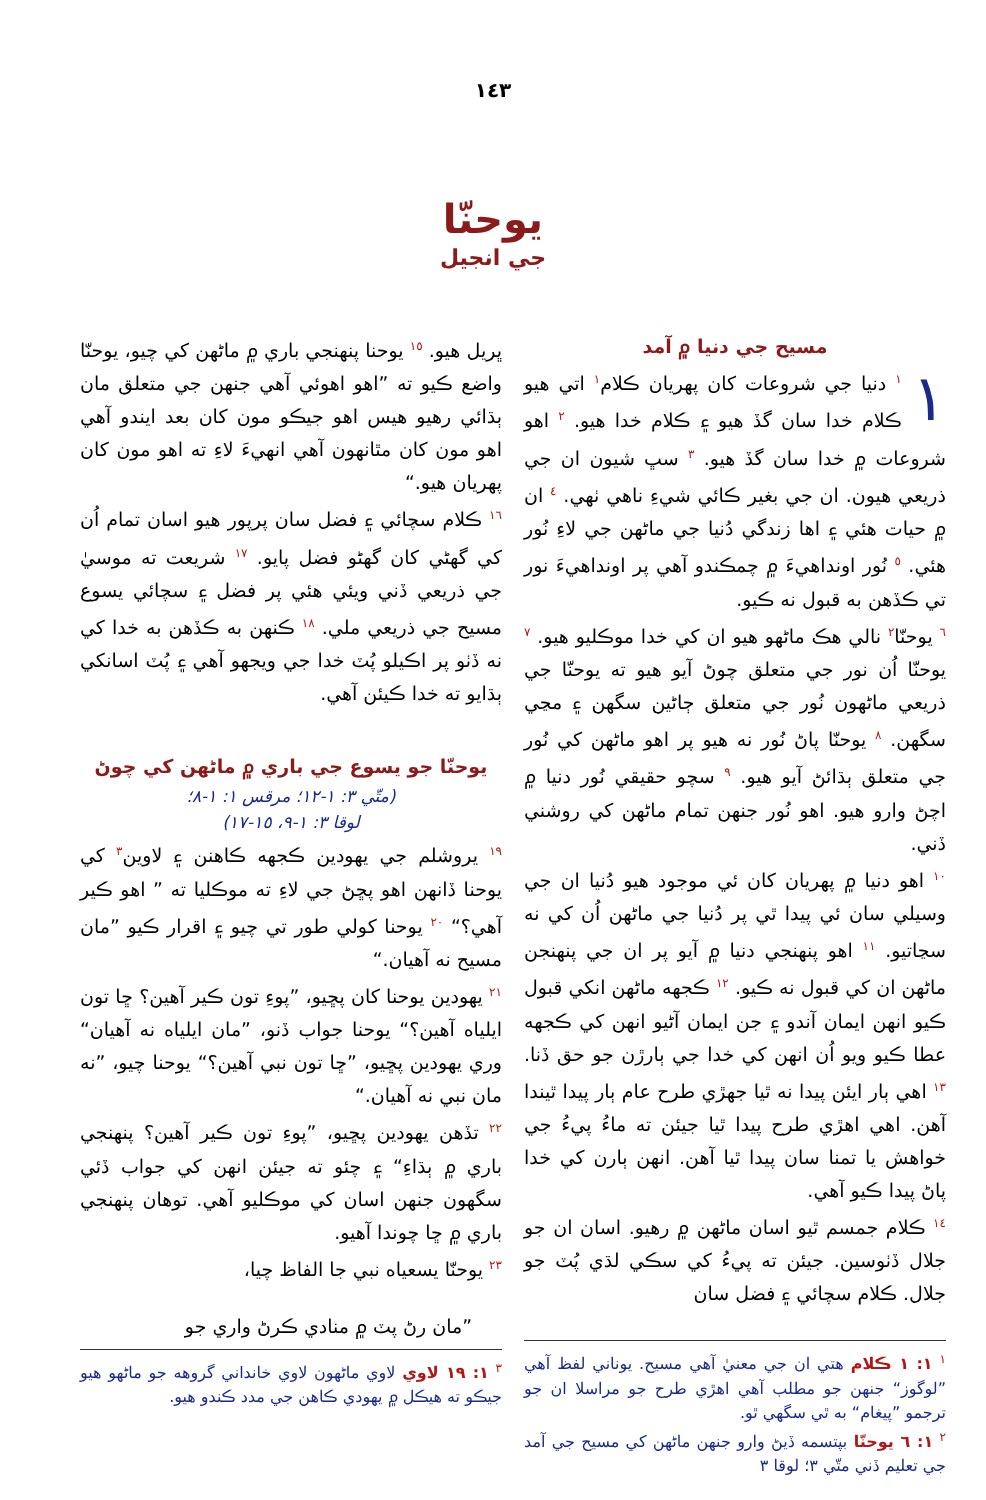١٤٣
يوحنّا
جي انجيل
مسيح جي دنيا ۾ آمد
١<sup>١</sup> دنيا جي شروعات کان پهريان ڪلام<sup>١</sup> اتي هيو ڪلام خدا سان گڏ هيو ۽ ڪلام خدا هيو. <sup>٢</sup> اهو شروعات ۾ خدا سان گڏ هيو. <sup>٣</sup> سڀ شيون ان جي ذريعي هيون. ان جي بغير ڪائي شيءِ ناهي ٺهي. <sup>٤</sup> ان ۾ حيات هئي ۽ اها زندگي دُنيا جي ماڻهن جي لاءِ نُور هئي. <sup>٥</sup> نُور اونداهيءَ ۾ چمڪندو آهي پر اونداهيءَ نور تي ڪڏهن به قبول نه ڪيو.
<sup>٦</sup> يوحنّا<sup>٢</sup> نالي هڪ ماڻهو هيو ان کي خدا موڪليو هيو. <sup>٧</sup> يوحنّا اُن نور جي متعلق چوڻ آيو هيو ته يوحنّا جي ذريعي ماڻهون نُور جي متعلق ڄاڻين سگهن ۽ مڃي سگهن. <sup>٨</sup> يوحنّا پاڻ نُور نه هيو پر اهو ماڻهن کي نُور جي متعلق ٻڌائڻ آيو هيو. <sup>٩</sup> سچو حقيقي نُور دنيا ۾ اچڻ وارو هيو. اهو نُور جنهن تمام ماڻهن کي روشني ڏني.
<sup>١٠</sup> اهو دنيا ۾ پهريان کان ئي موجود هيو دُنيا ان جي وسيلي سان ئي پيدا ٿي پر دُنيا جي ماڻهن اُن کي نه سڃاتيو. <sup>١١</sup> اهو پنهنجي دنيا ۾ آيو پر ان جي پنهنجن ماڻهن ان کي قبول نه ڪيو. <sup>١٢</sup> ڪجهه ماڻهن انکي قبول ڪيو انهن ايمان آندو ۽ جن ايمان آڻيو انهن کي ڪجهه عطا ڪيو ويو اُن انهن کي خدا جي ٻارڙن جو حق ڏنا. <sup>١٣</sup> اهي ٻار ايئن پيدا نه ٿيا جهڙي طرح عام ٻار پيدا ٿيندا آهن. اهي اهڙي طرح پيدا ٿيا جيئن ته ماءُ پيءُ جي خواهش يا تمنا سان پيدا ٿيا آهن. انهن ٻارن کي خدا پاڻ پيدا ڪيو آهي.
<sup>١٤</sup> ڪلام جمسم ٿيو اسان ماڻهن ۾ رهيو. اسان ان جو جلال ڏٺوسين. جيئن ته پيءُ کي سڪي لڌي پُٽ جو جلال. ڪلام سچائي ۽ فضل سان
<sup>١</sup> ١: ١ ڪلام هتي ان جي معنيٰ آهي مسيح. يوناني لفظ آهي ”لوگوز“ جنهن جو مطلب آهي اهڙي طرح جو مراسلا ان جو ترجمو ”پيغام“ به ٿي سگهي ٿو.
<sup>٢</sup> ١: ٦ يوحنّا بپتسمه ڏيڻ وارو جنهن ماڻهن کي مسيح جي آمد جي تعليم ڏني متّي ٣؛ لوقا ٣
ڀريل هيو. <sup>١٥</sup> يوحنا پنهنجي باري ۾ ماڻهن کي چيو، يوحنّا واضع ڪيو ته ”اهو اهوئي آهي جنهن جي متعلق مان ٻڌائي رهيو هيس اهو جيڪو مون کان بعد ايندو آهي اهو مون کان مٿانهون آهي انهيءَ لاءِ ته اهو مون کان پهريان هيو.“
<sup>١٦</sup> ڪلام سچائي ۽ فضل سان پرپور هيو اسان تمام اُن کي گهڻي کان گهڻو فضل پايو. <sup>١٧</sup> شريعت ته موسيٰ جي ذريعي ڏني ويئي هئي پر فضل ۽ سچائي يسوع مسيح جي ذريعي ملي. <sup>١٨</sup> ڪنهن به ڪڏهن به خدا کي نه ڏٺو پر اڪيلو پُٽ خدا جي ويجهو آهي ۽ پُٽ اسانکي ٻڌايو ته خدا ڪيئن آهي.
يوحنّا جو يسوع جي باري ۾ ماڻهن کي چوڻ
(متّي ٣: ١-١٢؛ مرقس ١: ١-٨؛
لوقا ٣: ١-٩، ١٥-١٧)
<sup>١٩</sup> يروشلم جي يهودين ڪجهه ڪاهنن ۽ لاوين<sup>٣</sup> کي يوحنا ڏانهن اهو پڇڻ جي لاءِ ته موڪليا ته ” اهو ڪير آهي؟“ <sup>٢٠</sup> يوحنا کولي طور تي چيو ۽ اقرار ڪيو ”مان مسيح نه آهيان.“
<sup>٢١</sup> يهودين يوحنا کان پڇيو، ”پوءِ تون ڪير آهين؟ ڇا تون ايلياه آهين؟“ يوحنا جواب ڏنو، ”مان ايلياه نه آهيان“ وري يهودين پڇيو، ”ڇا تون نبي آهين؟“ يوحنا چيو، ”نه مان نبي نه آهيان.“
<sup>٢٢</sup> تڏهن يهودين پڇيو، ”پوءِ تون ڪير آهين؟ پنهنجي باري ۾ ٻڌاءِ“ ۽ چئو ته جيئن انهن کي جواب ڏئي سگهون جنهن اسان کي موڪليو آهي. توهان پنهنجي باري ۾ ڇا چوندا آهيو.
<sup>٢٣</sup> يوحنّا يسعياه نبي جا الفاظ چيا،
”مان رڻ پٽ ۾ منادي ڪرڻ واري جو
<sup>٣</sup> ١: ١٩ لاوي لاوي ماڻهون لاوي خانداني گروهه جو ماڻهو هيو جيڪو ته هيڪل ۾ يهودي ڪاهن جي مدد ڪندو هيو.